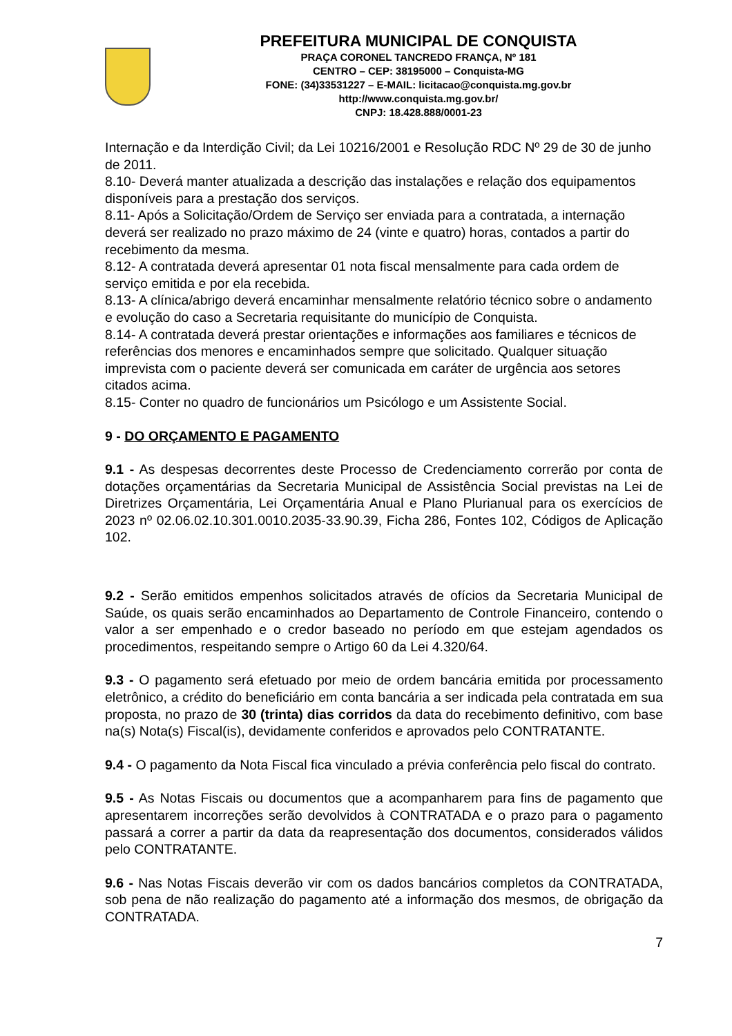PREFEITURA MUNICIPAL DE CONQUISTA
PRAÇA CORONEL TANCREDO FRANÇA, Nº 181
CENTRO – CEP: 38195000 – Conquista-MG
FONE: (34)33531227 – E-MAIL: licitacao@conquista.mg.gov.br
http://www.conquista.mg.gov.br/
CNPJ: 18.428.888/0001-23
Internação e da Interdição Civil; da Lei 10216/2001 e Resolução RDC Nº 29 de 30 de junho de 2011.
8.10- Deverá manter atualizada a descrição das instalações e relação dos equipamentos disponíveis para a prestação dos serviços.
8.11- Após a Solicitação/Ordem de Serviço ser enviada para a contratada, a internação deverá ser realizado no prazo máximo de 24 (vinte e quatro) horas, contados a partir do recebimento da mesma.
8.12- A contratada deverá apresentar 01 nota fiscal mensalmente para cada ordem de serviço emitida e por ela recebida.
8.13- A clínica/abrigo deverá encaminhar mensalmente relatório técnico sobre o andamento e evolução do caso a Secretaria requisitante do município de Conquista.
8.14- A contratada deverá prestar orientações e informações aos familiares e técnicos de referências dos menores e encaminhados sempre que solicitado. Qualquer situação imprevista com o paciente deverá ser comunicada em caráter de urgência aos setores citados acima.
8.15- Conter no quadro de funcionários um Psicólogo e um Assistente Social.
9 - DO ORÇAMENTO E PAGAMENTO
9.1 - As despesas decorrentes deste Processo de Credenciamento correrão por conta de dotações orçamentárias da Secretaria Municipal de Assistência Social previstas na Lei de Diretrizes Orçamentária, Lei Orçamentária Anual e Plano Plurianual para os exercícios de 2023 nº 02.06.02.10.301.0010.2035-33.90.39, Ficha 286, Fontes 102, Códigos de Aplicação 102.
9.2 - Serão emitidos empenhos solicitados através de ofícios da Secretaria Municipal de Saúde, os quais serão encaminhados ao Departamento de Controle Financeiro, contendo o valor a ser empenhado e o credor baseado no período em que estejam agendados os procedimentos, respeitando sempre o Artigo 60 da Lei 4.320/64.
9.3 - O pagamento será efetuado por meio de ordem bancária emitida por processamento eletrônico, a crédito do beneficiário em conta bancária a ser indicada pela contratada em sua proposta, no prazo de 30 (trinta) dias corridos da data do recebimento definitivo, com base na(s) Nota(s) Fiscal(is), devidamente conferidos e aprovados pelo CONTRATANTE.
9.4 - O pagamento da Nota Fiscal fica vinculado a prévia conferência pelo fiscal do contrato.
9.5 - As Notas Fiscais ou documentos que a acompanharem para fins de pagamento que apresentarem incorreções serão devolvidos à CONTRATADA e o prazo para o pagamento passará a correr a partir da data da reapresentação dos documentos, considerados válidos pelo CONTRATANTE.
9.6 - Nas Notas Fiscais deverão vir com os dados bancários completos da CONTRATADA, sob pena de não realização do pagamento até a informação dos mesmos, de obrigação da CONTRATADA.
7